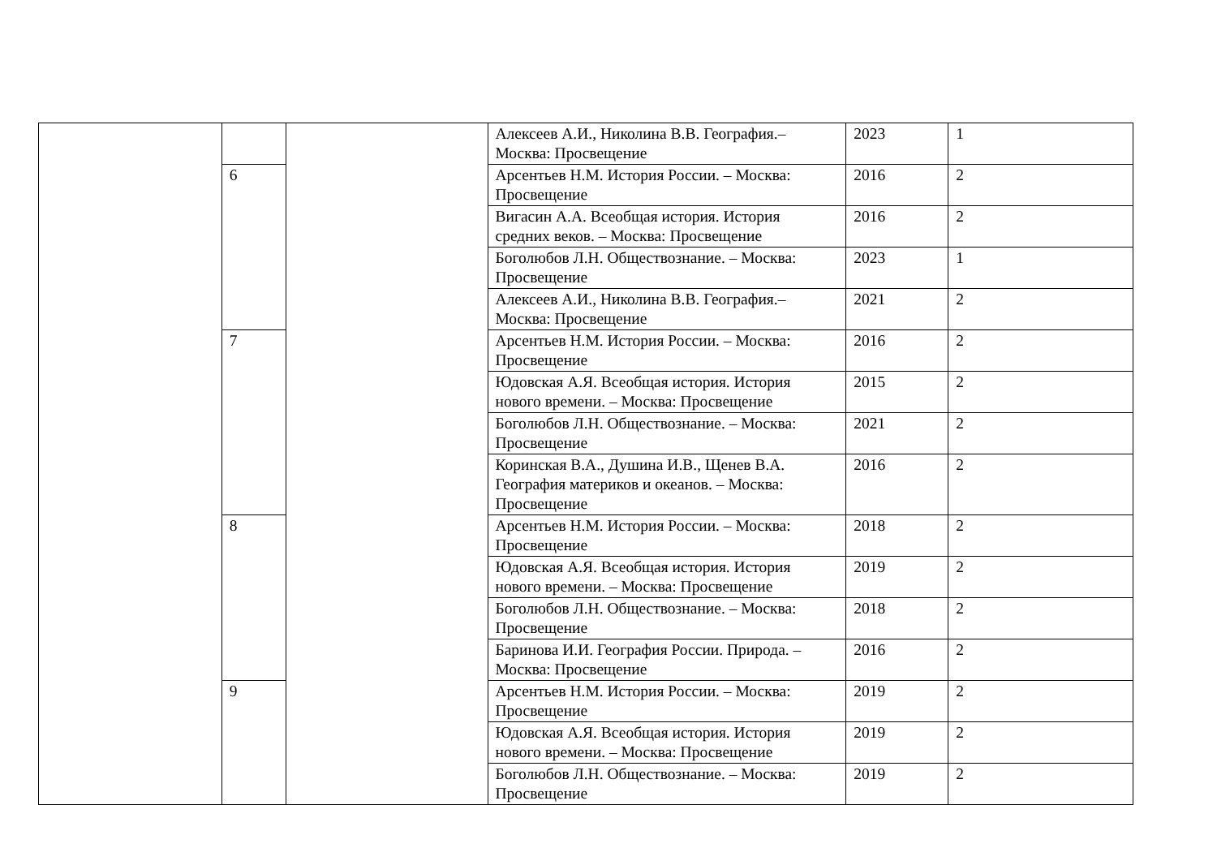| | | | Алексеев А.И., Николина В.В. География.– Москва: Просвещение | 2023 | 1 |
| | 6 | | Арсентьев Н.М. История России. – Москва: Просвещение | 2016 | 2 |
| | | | Вигасин А.А. Всеобщая история. История средних веков. – Москва: Просвещение | 2016 | 2 |
| | | | Боголюбов Л.Н. Обществознание. – Москва: Просвещение | 2023 | 1 |
| | | | Алексеев А.И., Николина В.В. География.– Москва: Просвещение | 2021 | 2 |
| | 7 | | Арсентьев Н.М. История России. – Москва: Просвещение | 2016 | 2 |
| | | | Юдовская А.Я. Всеобщая история. История нового времени. – Москва: Просвещение | 2015 | 2 |
| | | | Боголюбов Л.Н. Обществознание. – Москва: Просвещение | 2021 | 2 |
| | | | Коринская В.А., Душина И.В., Щенев В.А. География материков и океанов. – Москва: Просвещение | 2016 | 2 |
| | 8 | | Арсентьев Н.М. История России. – Москва: Просвещение | 2018 | 2 |
| | | | Юдовская А.Я. Всеобщая история. История нового времени. – Москва: Просвещение | 2019 | 2 |
| | | | Боголюбов Л.Н. Обществознание. – Москва: Просвещение | 2018 | 2 |
| | | | Баринова И.И. География России. Природа. – Москва: Просвещение | 2016 | 2 |
| | 9 | | Арсентьев Н.М. История России. – Москва: Просвещение | 2019 | 2 |
| | | | Юдовская А.Я. Всеобщая история. История нового времени. – Москва: Просвещение | 2019 | 2 |
| | | | Боголюбов Л.Н. Обществознание. – Москва: Просвещение | 2019 | 2 |